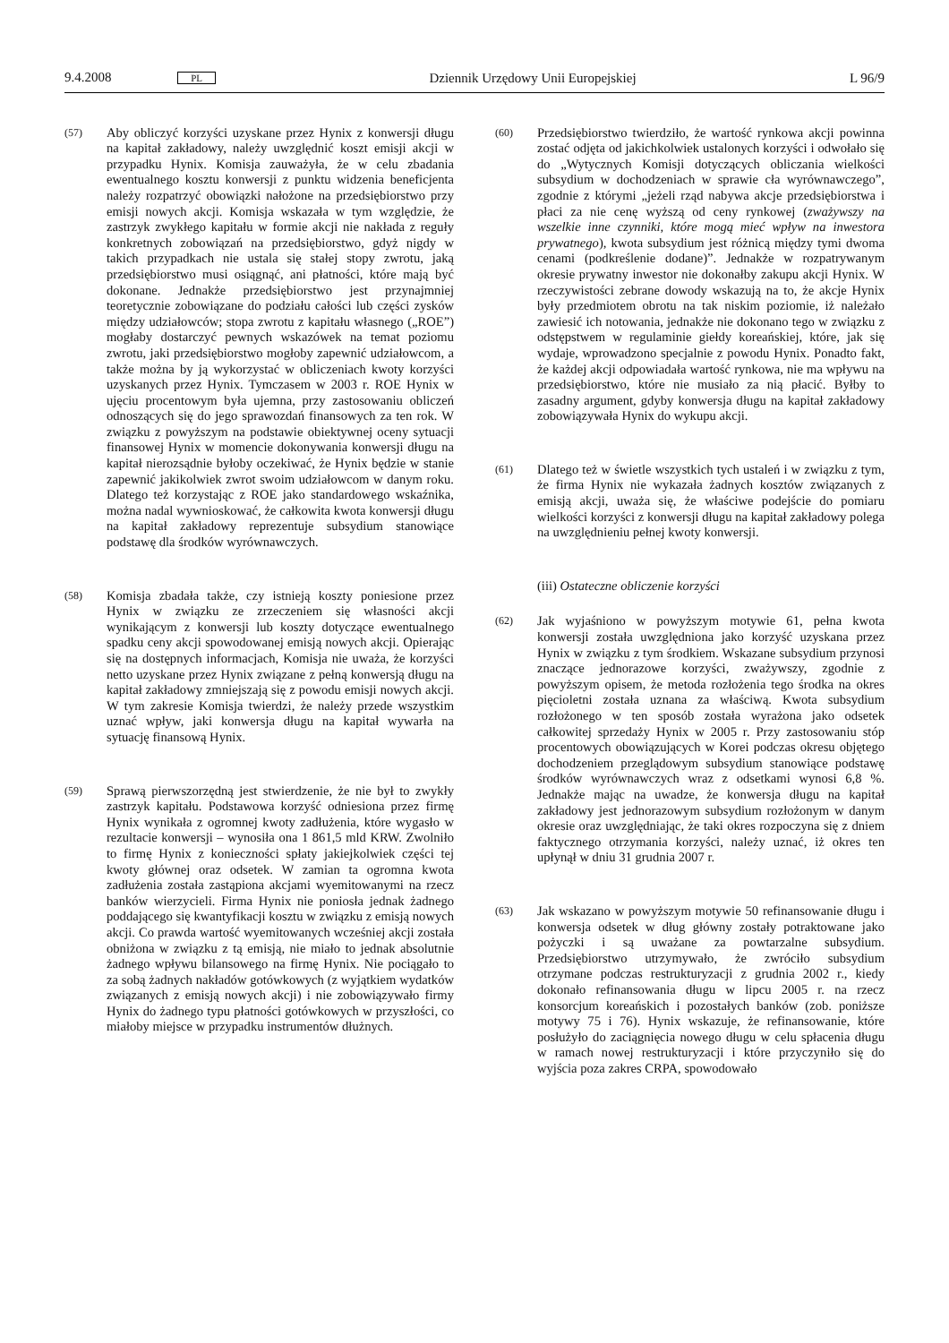9.4.2008 PL Dziennik Urzędowy Unii Europejskiej L 96/9
(57)
Aby obliczyć korzyści uzyskane przez Hynix z konwersji długu na kapitał zakładowy, należy uwzględnić koszt emisji akcji w przypadku Hynix. Komisja zauważyła, że w celu zbadania ewentualnego kosztu konwersji z punktu widzenia beneficjenta należy rozpatrzyć obowiązki nałożone na przedsiębiorstwo przy emisji nowych akcji. Komisja wskazała w tym względzie, że zastrzyk zwykłego kapitału w formie akcji nie nakłada z reguły konkretnych zobowiązań na przedsiębiorstwo, gdyż nigdy w takich przypadkach nie ustala się stałej stopy zwrotu, jaką przedsiębiorstwo musi osiągnąć, ani płatności, które mają być dokonane. Jednakże przedsiębiorstwo jest przynajmniej teoretycznie zobowiązane do podziału całości lub części zysków między udziałowców; stopa zwrotu z kapitału własnego („ROE”) mogłaby dostarczyć pewnych wskazówek na temat poziomu zwrotu, jaki przedsiębiorstwo mogłoby zapewnić udziałowcom, a także można by ją wykorzystać w obliczeniach kwoty korzyści uzyskanych przez Hynix. Tymczasem w 2003 r. ROE Hynix w ujęciu procentowym była ujemna, przy zastosowaniu obliczeń odnoszących się do jego sprawozdań finansowych za ten rok. W związku z powyższym na podstawie obiektywnej oceny sytuacji finansowej Hynix w momencie dokonywania konwersji długu na kapitał nierozsądnie byłoby oczekiwać, że Hynix będzie w stanie zapewnić jakikolwiek zwrot swoim udziałowcom w danym roku. Dlatego też korzystając z ROE jako standardowego wskaźnika, można nadal wywnioskować, że całkowita kwota konwersji długu na kapitał zakładowy reprezentuje subsydium stanowiące podstawę dla środków wyrównawczych.
(58)
Komisja zbadała także, czy istnieją koszty poniesione przez Hynix w związku ze zrzeczeniem się własności akcji wynikającym z konwersji lub koszty dotyczące ewentualnego spadku ceny akcji spowodowanej emisją nowych akcji. Opierając się na dostępnych informacjach, Komisja nie uważa, że korzyści netto uzyskane przez Hynix związane z pełną konwersją długu na kapitał zakładowy zmniejszają się z powodu emisji nowych akcji. W tym zakresie Komisja twierdzi, że należy przede wszystkim uznać wpływ, jaki konwersja długu na kapitał wywarła na sytuację finansową Hynix.
(59)
Sprawą pierwszorzędną jest stwierdzenie, że nie był to zwykły zastrzyk kapitału. Podstawowa korzyść odniesiona przez firmę Hynix wynikała z ogromnej kwoty zadłużenia, które wygasło w rezultacie konwersji – wynosiła ona 1 861,5 mld KRW. Zwolniło to firmę Hynix z konieczności spłaty jakiejkolwiek części tej kwoty głównej oraz odsetek. W zamian ta ogromna kwota zadłużenia została zastąpiona akcjami wyemitowanymi na rzecz banków wierzycieli. Firma Hynix nie poniosła jednak żadnego poddającego się kwantyfikacji kosztu w związku z emisją nowych akcji. Co prawda wartość wyemitowanych wcześniej akcji została obniżona w związku z tą emisją, nie miało to jednak absolutnie żadnego wpływu bilansowego na firmę Hynix. Nie pociągało to za sobą żadnych nakładów gotówkowych (z wyjątkiem wydatków związanych z emisją nowych akcji) i nie zobowiązywało firmy Hynix do żadnego typu płatności gotówkowych w przyszłości, co miałoby miejsce w przypadku instrumentów dłużnych.
(60)
Przedsiębiorstwo twierdziło, że wartość rynkowa akcji powinna zostać odjęta od jakichkolwiek ustalonych korzyści i odwołało się do „Wytycznych Komisji dotyczących obliczania wielkości subsydium w dochodzeniach w sprawie cła wyrównawczego”, zgodnie z którymi „jeżeli rząd nabywa akcje przedsiębiorstwa i płaci za nie cenę wyższą od ceny rynkowej (zważywszy na wszelkie inne czynniki, które mogą mieć wpływ na inwestora prywatnego), kwota subsydium jest różnicą między tymi dwoma cenami (podkreślenie dodane)”. Jednakże w rozpatrywanym okresie prywatny inwestor nie dokonałby zakupu akcji Hynix. W rzeczywistości zebrane dowody wskazują na to, że akcje Hynix były przedmiotem obrotu na tak niskim poziomie, iż należało zawiesić ich notowania, jednakże nie dokonano tego w związku z odstępstwem w regulaminie giełdy koreańskiej, które, jak się wydaje, wprowadzono specjalnie z powodu Hynix. Ponadto fakt, że każdej akcji odpowiadała wartość rynkowa, nie ma wpływu na przedsiębiorstwo, które nie musiało za nią płacić. Byłby to zasadny argument, gdyby konwersja długu na kapitał zakładowy zobowiązywała Hynix do wykupu akcji.
(61)
Dlatego też w świetle wszystkich tych ustaleń i w związku z tym, że firma Hynix nie wykazała żadnych kosztów związanych z emisją akcji, uważa się, że właściwe podejście do pomiaru wielkości korzyści z konwersji długu na kapitał zakładowy polega na uwzględnieniu pełnej kwoty konwersji.
(iii) Ostateczne obliczenie korzyści
(62)
Jak wyjaśniono w powyższym motywie 61, pełna kwota konwersji została uwzględniona jako korzyść uzyskana przez Hynix w związku z tym środkiem. Wskazane subsydium przynosi znaczące jednorazowe korzyści, zważywszy, zgodnie z powyższym opisem, że metoda rozłożenia tego środka na okres pięcioletni została uznana za właściwą. Kwota subsydium rozłożonego w ten sposób została wyrażona jako odsetek całkowitej sprzedaży Hynix w 2005 r. Przy zastosowaniu stóp procentowych obowiązujących w Korei podczas okresu objętego dochodzeniem przeglądowym subsydium stanowiące podstawę środków wyrównawczych wraz z odsetkami wynosi 6,8 %. Jednakże mając na uwadze, że konwersja długu na kapitał zakładowy jest jednorazowym subsydium rozłożonym w danym okresie oraz uwzględniając, że taki okres rozpoczyna się z dniem faktycznego otrzymania korzyści, należy uznać, iż okres ten upłynął w dniu 31 grudnia 2007 r.
(63)
Jak wskazano w powyższym motywie 50 refinansowanie długu i konwersja odsetek w dług główny zostały potraktowane jako pożyczki i są uważane za powtarzalne subsydium. Przedsiębiorstwo utrzymywało, że zwróciło subsydium otrzymane podczas restrukturyzacji z grudnia 2002 r., kiedy dokonało refinansowania długu w lipcu 2005 r. na rzecz konsorcjum koreańskich i pozostałych banków (zob. poniższe motywy 75 i 76). Hynix wskazuje, że refinansowanie, które posłużyło do zaciągnięcia nowego długu w celu spłacenia długu w ramach nowej restrukturyzacji i które przyczyniło się do wyjścia poza zakres CRPA, spowodowało